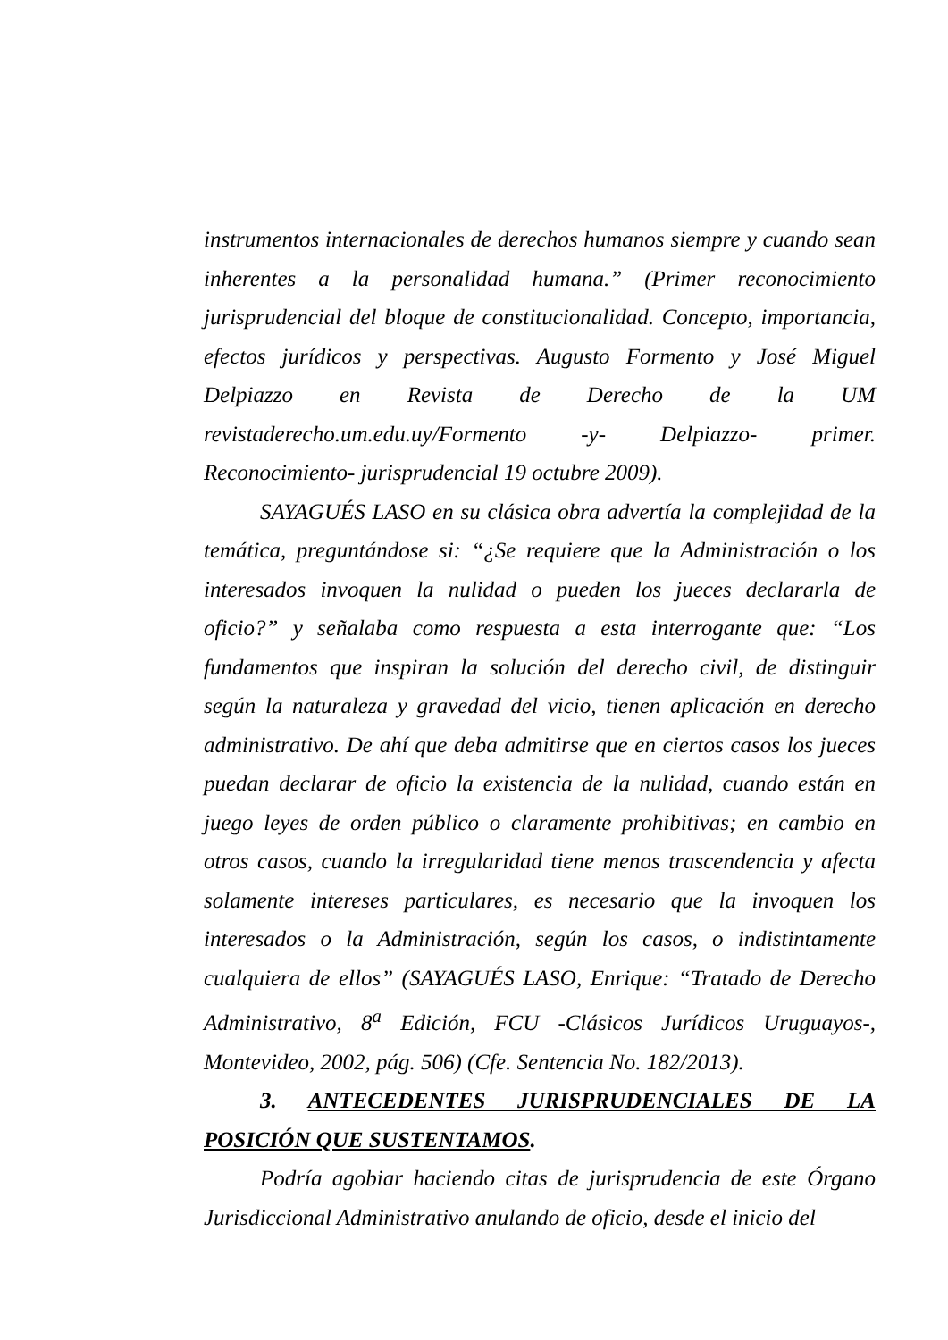instrumentos internacionales de derechos humanos siempre y cuando sean inherentes a la personalidad humana.” (Primer reconocimiento jurisprudencial del bloque de constitucionalidad. Concepto, importancia, efectos jurídicos y perspectivas. Augusto Formento y José Miguel Delpiazzo en Revista de Derecho de la UM revistaderecho.um.edu.uy/Formento -y- Delpiazzo- primer. Reconocimiento- jurisprudencial 19 octubre 2009).
SAYAGUÉS LASO en su clásica obra advertía la complejidad de la temática, preguntándose si: “¿Se requiere que la Administración o los interesados invoquen la nulidad o pueden los jueces declararla de oficio?” y señalaba como respuesta a esta interrogante que: “Los fundamentos que inspiran la solución del derecho civil, de distinguir según la naturaleza y gravedad del vicio, tienen aplicación en derecho administrativo. De ahí que deba admitirse que en ciertos casos los jueces puedan declarar de oficio la existencia de la nulidad, cuando están en juego leyes de orden público o claramente prohibitivas; en cambio en otros casos, cuando la irregularidad tiene menos trascendencia y afecta solamente intereses particulares, es necesario que la invoquen los interesados o la Administración, según los casos, o indistintamente cualquiera de ellos” (SAYAGUÉS LASO, Enrique: “Tratado de Derecho Administrativo, 8<sup>a</sup> Edición, FCU -Clásicos Jurídicos Uruguayos-, Montevideo, 2002, pág. 506) (Cfe. Sentencia No. 182/2013).
3. ANTECEDENTES JURISPRUDENCIALES DE LA POSICIÓN QUE SUSTENTAMOS.
Podría agobiar haciendo citas de jurisprudencia de este Órgano Jurisdiccional Administrativo anulando de oficio, desde el inicio del